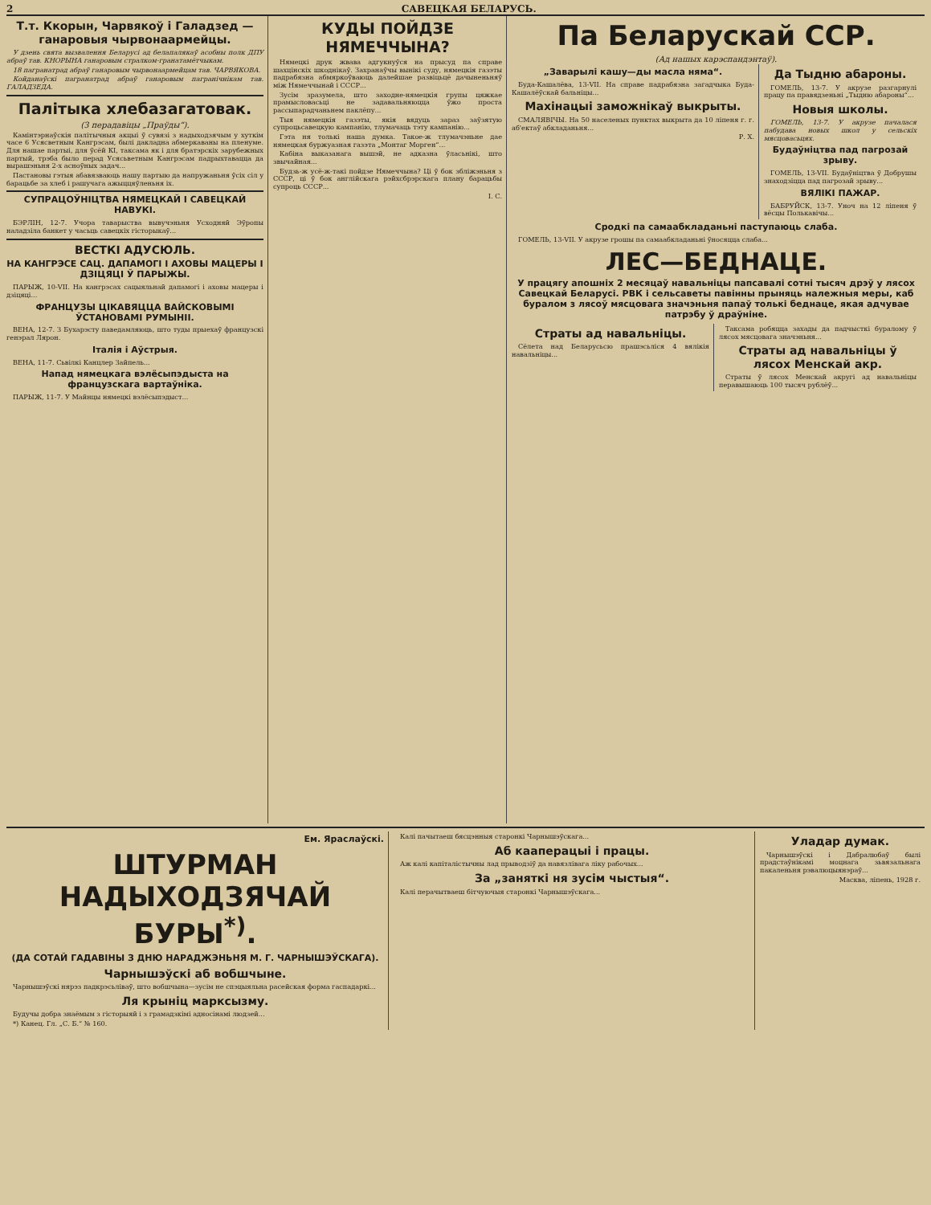2 САВЕЦКАЯ БЕЛАРУСЬ.
Т.т. Ккорын, Чарвякоў і Галадзед — ганаровыя чырвонаармейцы.
У дзень свята вызвалення Беларусі ад белапалякаў асобны полк ДПУ абраў тав. КНОРЫНА ганаровым стралком-гранатамётчыкам.
18 пагранатрад абраў ганаровым чырвонаармейцам тав. ЧАРВЯКОВА.
Койданаўскі пагранатрад абраў ганаровым пагранічнікам тав. ГАЛАДЗЕДА.
Палітыка хлебазагатовак.
(З перадавіцы „Праўды“).
Камінтэрнаўскія палітычныя акцыі ў сувязі з надыходзячым у хуткім часе 6 Усясветным Кангрэсам, былі дакладна абмеркаваны на пленуме. Для нашае партыі, для ўсёй КІ, таксама як і для братэрскіх зарубежных партый, трэба было перад Усясьветным Кангрэсам падрыхтавацца да вырашэньня 2-х асноўных задач...
Пастановы гэтыя абавязваюць нашу партыю да напружаньня ўсіх сіл у барацьбе за хлеб і рашучага ажыццяўленьня іх.
СУПРАЦОЎНІЦТВА НЯМЕЦКАЙ І САВЕЦКАЙ НАВУКІ.
БЭРЛІН, 12-7. Учора таварыства вывучэньня Усходняй Эўропы наладзіла банкет у часьць савецкіх гісторыкаў...
ВЕСТКІ АДУСЮЛЬ.
НА КАНГРЭСЕ САЦ. ДАПАМОГІ І АХОВЫ МАЦЕРЫ І ДЗІЦЯЦІ Ў ПАРЫЖЫ.
ПАРЫЖ, 10-VII. На кангрэсах сацыяльнай дапамогі і аховы мацеры і дзіцяці...
ФРАНЦУЗЫ ЦІКАВЯЦЦА ВАЙСКОВЫМІ ЎСТАНОВАМІ РУМЫНІІ.
ВЕНА, 12-7. З Бухарэсту паведамляюць, што туды прыехаў французскі генэрал Лярон.
Італія і Аўстрыя.
ВЕНА, 11-7. Сьвілкі Канцлер Зайпель...
Напад нямецкага вэлёсыпэдыста на французскага вартаўніка.
ПАРЫЖ, 11-7. У Майнцы нямецкі вэлёсыпэдыст...
КУДЫ ПОЙДЗЕ НЯМЕЧЧЫНА?
Нямецкі друк жвава адгукнуўся на прысуд па справе шахцінскіх шкоднікаў. Захранаўчы вынікі суду, нямецкія газэты падрабязна абмяркоўваюць далейшае развіцьцё дачыненьняў між Нямеччынай і СССР...
Зусім зразумела, што заходне-нямецкія групы цяжкае прамысловасьці не задавальняюцца ўжо проста рассыпарадчаньнем паклёпу...
Тыя нямецкія газэты, якія вядуць зараз заўзятую супроцьсавецкую кампанію, тлумачаць тэту кампанію...
Гэта ня толькі наша думка. Такое-ж тлумачэньне дае нямецкая буржуазная газэта „Монтаг Морген“...
Кабіна выказанага вышэй, не адказна ўласьнікі, што звычайная...
Будзь-ж усё-ж-такі пойдзе Нямеччына? Ці ў бок збліжэньня з СССР, ці ў бок англійскага рэйхсбрэрскага плану барацьбы супроць СССР...
І. С.
Па Беларускай ССР.
(Ад нашых карэспандэнтаў).
„Заварылі кашу—ды масла няма“.
Буда-Кашалёва, 13-VII. На справе падрабязна загадчыка Буда-Кашалёўскай бальніцы...
Махінацыі заможнікаў выкрыты.
СМАЛЯВІЧЫ. На 50 населеных пунктах выкрыта да 10 ліпеня г. г. аб'ектаў абкладаньня...
Р. Х.
Да Тыдню абароны.
ГОМЕЛЬ, 13-7. У акрузе разгарнулі працу па правядзеньні „Тыдню абароны“...
Новыя школы.
ГОМЕЛЬ, 13-7. У акрузе пачалася пабудава новых школ у сельскіх мясцовасьцях.
Будаўніцтва пад пагрозай зрыву.
ГОМЕЛЬ, 13-VII. Будаўніцтва ў Добрушы знаходзіцца пад пагрозай зрыву...
ВЯЛІКІ ПАЖАР.
БАБРУЙСК, 13-7. Уноч на 12 ліпеня ў вёсцы Полькавічы...
Сродкі па самаабкладаньні паступаюць слаба.
ГОМЕЛЬ, 13-VII. У акрузе грошы па самаабкладаньні ўносяцца слаба...
ЛЕС—БЕДНАЦЕ.
У працягу апошніх 2 месяцаў навальніцы папсавалі сотні тысяч дрэў у лясох Савецкай Беларусі. РВК і сельсаветы павінны прыняць належныя меры, каб буралом з лясоў мясцовага значэньня папаў толькі беднаце, якая адчувае патрэбу ў драўніне.
Страты ад навальніцы.
Сёлета над Беларусьсю прашэсьліся 4 вялікія навальніцы...
Таксама робяцца захады да падчысткі буралому ў лясох мясцовага значэньня...
Страты ад навальніцы ў лясох Менскай акр.
Страты ў лясох Менскай акругі ад навальніцы перавышаюць 100 тысяч рублёў...
Ем. Яраслаўскі.
ШТУРМАН НАДЫХОДЗЯЧАЙ БУРЫ<sup>*)</sup>.
(ДА СОТАЙ ГАДАВІНЫ З ДНЮ НАРАДЖЭНЬНЯ М. Г. ЧАРНЫШЭЎСКАГА).
Чарнышэўскі аб вобшчыне.
Чарнышэўскі нярэз падкрэсьліваў, што вобшчына—зусім не спэцыяльна расейская форма гаспадаркі...
Ля крыніц марксызму.
Будучы добра знаёмым з гісторыяй і з грамадзкімі адносінамі людзей...
*) Канец. Гл. „С. Б.“ № 160.
Калі пачытаеш бясцэнныя старонкі Чарнышэўскага...
Аб кааперацыі і працы.
Аж калі капіталістычны лад прыводзіў да навязлівага ліку рабочых...
За „заняткі ня зусім чыстыя“.
Калі перачытваеш бітчуючыя старонкі Чарнышэўскага...
Уладар думак.
Чарнышэўскі і Дабралюбаў былі прадстаўнікамі моцнага зьвязальнага пакаленьня рэвалюцыянэраў...
Масква, ліпень, 1928 г.